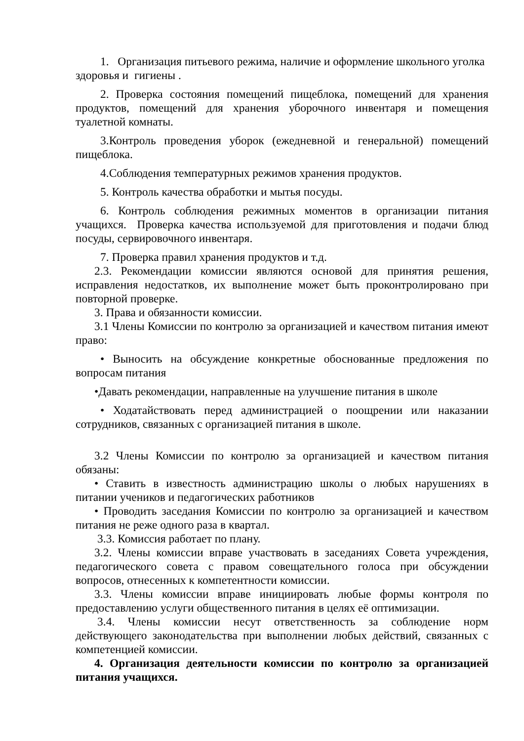1. Организация питьевого режима, наличие и оформление школьного уголка здоровья и гигиены .
2. Проверка состояния помещений пищеблока, помещений для хранения продуктов, помещений для хранения уборочного инвентаря и помещения туалетной комнаты.
3.Контроль проведения уборок (ежедневной и генеральной) помещений пищеблока.
4.Соблюдения температурных режимов хранения продуктов.
5. Контроль качества обработки и мытья посуды.
6. Контроль соблюдения режимных моментов в организации питания учащихся. Проверка качества используемой для приготовления и подачи блюд посуды, сервировочного инвентаря.
7. Проверка правил хранения продуктов и т.д.
2.3. Рекомендации комиссии являются основой для принятия решения, исправления недостатков, их выполнение может быть проконтролировано при повторной проверке.
3. Права и обязанности комиссии.
3.1 Члены Комиссии по контролю за организацией и качеством питания имеют право:
• Выносить на обсуждение конкретные обоснованные предложения по вопросам питания
•Давать рекомендации, направленные на улучшение питания в школе
• Ходатайствовать перед администрацией о поощрении или наказании сотрудников, связанных с организацией питания в школе.
3.2 Члены Комиссии по контролю за организацией и качеством питания обязаны:
• Ставить в известность администрацию школы о любых нарушениях в питании учеников и педагогических работников
• Проводить заседания Комиссии по контролю за организацией и качеством питания не реже одного раза в квартал.
3.3. Комиссия работает по плану.
3.2. Члены комиссии вправе участвовать в заседаниях Совета учреждения, педагогического совета с правом совещательного голоса при обсуждении вопросов, отнесенных к компетентности комиссии.
3.3. Члены комиссии вправе инициировать любые формы контроля по предоставлению услуги общественного питания в целях её оптимизации.
3.4. Члены комиссии несут ответственность за соблюдение норм действующего законодательства при выполнении любых действий, связанных с компетенцией комиссии.
4. Организация деятельности комиссии по контролю за организацией питания учащихся.